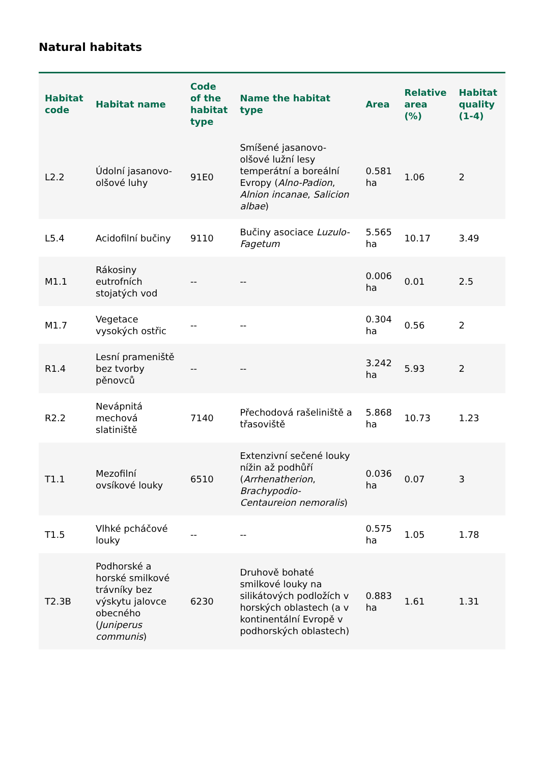Natural habitats
| Habitat code | Habitat name | Code of the habitat type | Name the habitat type | Area | Relative area (%) | Habitat quality (1-4) |
| --- | --- | --- | --- | --- | --- | --- |
| L2.2 | Údolní jasanovo-olšové luhy | 91E0 | Smíšené jasanovo-olšové lužní lesy temperátní a boreální Evropy ( Alno-Padion , Alnion incanae , Salicion albae ) | 0.581 ha | 1.06 | 2 |
| L5.4 | Acidofilní bučiny | 9110 | Bučiny asociace Luzulo-Fagetum | 5.565 ha | 10.17 | 3.49 |
| M1.1 | Rákosiny eutrofních stojatých vod | -- | -- | 0.006 ha | 0.01 | 2.5 |
| M1.7 | Vegetace vysokých ostřic | -- | -- | 0.304 ha | 0.56 | 2 |
| R1.4 | Lesní prameniště bez tvorby pěnovců | -- | -- | 3.242 ha | 5.93 | 2 |
| R2.2 | Nevápnitá mechová slatiniště | 7140 | Přechodová rašeliniště a třasoviště | 5.868 ha | 10.73 | 1.23 |
| T1.1 | Mezofilní ovsíkové louky | 6510 | Extenzivní sečené louky nížin až podhůří ( Arrhenatherion , Brachypodio-Centaureion nemoralis ) | 0.036 ha | 0.07 | 3 |
| T1.5 | Vlhké pcháčové louky | -- | -- | 0.575 ha | 1.05 | 1.78 |
| T2.3B | Podhorské a horské smilkové trávníky bez výskytu jalovce obecného ( Juniperus communis ) | 6230 | Druhově bohaté smilkové louky na silikátových podložích v horských oblastech (a v kontinentální Evropě v podhorských oblastech) | 0.883 ha | 1.61 | 1.31 |